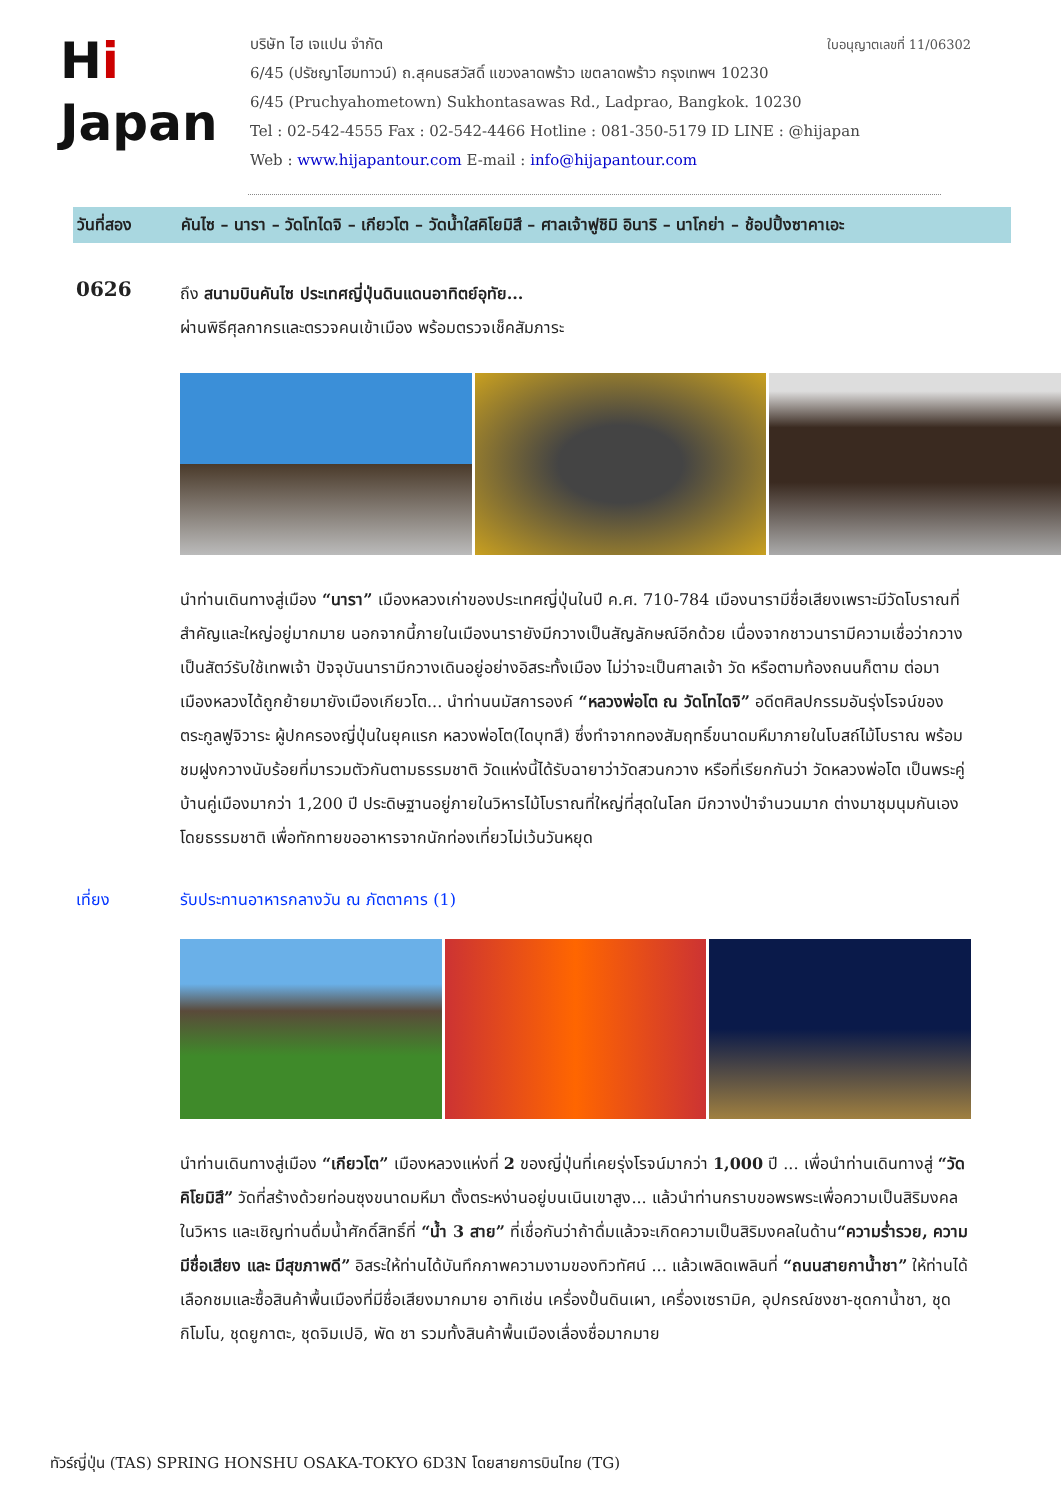ใบอนุญาตเลขที่ 11/06302
Hi
Japan
บริษัท ไฮ เจแปน จำกัด
6/45 (ปรัชญาโฮมทาวน์) ถ.สุคนธสวัสดิ์ แขวงลาดพร้าว เขตลาดพร้าว กรุงเทพฯ 10230
6/45 (Pruchyahometown) Sukhontasawas Rd., Ladprao, Bangkok. 10230
Tel : 02-542-4555 Fax : 02-542-4466 Hotline : 081-350-5179 ID LINE : @hijapan
Web : www.hijapantour.com E-mail : info@hijapantour.com
วันที่สอง คันไซ – นารา – วัดโทไดจิ – เกียวโต – วัดน้ำใสคิโยมิสึ – ศาลเจ้าฟูชิมิ อินาริ – นาโกย่า – ช้อปปิ้งซาคาเอะ
0626
ถึง สนามบินคันไซ ประเทศญี่ปุ่นดินแดนอาทิตย์อุทัย...
ผ่านพิธีศุลกากรและตรวจคนเข้าเมือง พร้อมตรวจเช็คสัมภาระ
นำท่านเดินทางสู่เมือง “นารา” เมืองหลวงเก่าของประเทศญี่ปุ่นในปี ค.ศ. 710-784 เมืองนารามีชื่อเสียงเพราะมีวัดโบราณที่สำคัญและใหญ่อยู่มากมาย นอกจากนี้ภายในเมืองนารายังมีกวางเป็นสัญลักษณ์อีกด้วย เนื่องจากชาวนารามีความเชื่อว่ากวางเป็นสัตว์รับใช้เทพเจ้า ปัจจุบันนารามีกวางเดินอยู่อย่างอิสระทั้งเมือง ไม่ว่าจะเป็นศาลเจ้า วัด หรือตามท้องถนนก็ตาม ต่อมาเมืองหลวงได้ถูกย้ายมายังเมืองเกียวโต... นำท่านนมัสการองค์ “หลวงพ่อโต ณ วัดโทไดจิ” อดีตศิลปกรรมอันรุ่งโรจน์ของตระกูลฟูจิวาระ ผู้ปกครองญี่ปุ่นในยุคแรก หลวงพ่อโต(ไดบุทสึ) ซึ่งทำจากทองสัมฤทธิ์ขนาดมหึมาภายในโบสถ์ไม้โบราณ พร้อมชมฝูงกวางนับร้อยที่มารวมตัวกันตามธรรมชาติ วัดแห่งนี้ได้รับฉายาว่าวัดสวนกวาง หรือที่เรียกกันว่า วัดหลวงพ่อโต เป็นพระคู่บ้านคู่เมืองมากว่า 1,200 ปี ประดิษฐานอยู่ภายในวิหารไม้โบราณที่ใหญ่ที่สุดในโลก มีกวางป่าจำนวนมาก ต่างมาชุมนุมกันเองโดยธรรมชาติ เพื่อทักทายขออาหารจากนักท่องเที่ยวไม่เว้นวันหยุด
เที่ยง รับประทานอาหารกลางวัน ณ ภัตตาคาร (1)
นำท่านเดินทางสู่เมือง “เกียวโต” เมืองหลวงแห่งที่ 2 ของญี่ปุ่นที่เคยรุ่งโรจน์มากว่า 1,000 ปี ... เพื่อนำท่านเดินทางสู่ “วัดคิโยมิสึ” วัดที่สร้างด้วยท่อนซุงขนาดมหึมา ตั้งตระหง่านอยู่บนเนินเขาสูง... แล้วนำท่านกราบขอพรพระเพื่อความเป็นสิริมงคลในวิหาร และเชิญท่านดื่มน้ำศักดิ์สิทธิ์ที่ “น้ำ 3 สาย” ที่เชื่อกันว่าถ้าดื่มแล้วจะเกิดความเป็นสิริมงคลในด้าน“ความร่ำรวย, ความมีชื่อเสียง และ มีสุขภาพดี” อิสระให้ท่านได้บันทึกภาพความงามของทิวทัศน์ ... แล้วเพลิดเพลินที่ “ถนนสายกาน้ำชา” ให้ท่านได้เลือกชมและซื้อสินค้าพื้นเมืองที่มีชื่อเสียงมากมาย อาทิเช่น เครื่องปั้นดินเผา, เครื่องเซรามิค, อุปกรณ์ชงชา-ชุดกาน้ำชา, ชุดกิโมโน, ชุดยูกาตะ, ชุดจิมเปอิ, พัด ชา รวมทั้งสินค้าพื้นเมืองเลื่องชื่อมากมาย
ทัวร์ญี่ปุ่น (TAS) SPRING HONSHU OSAKA-TOKYO 6D3N โดยสายการบินไทย (TG)